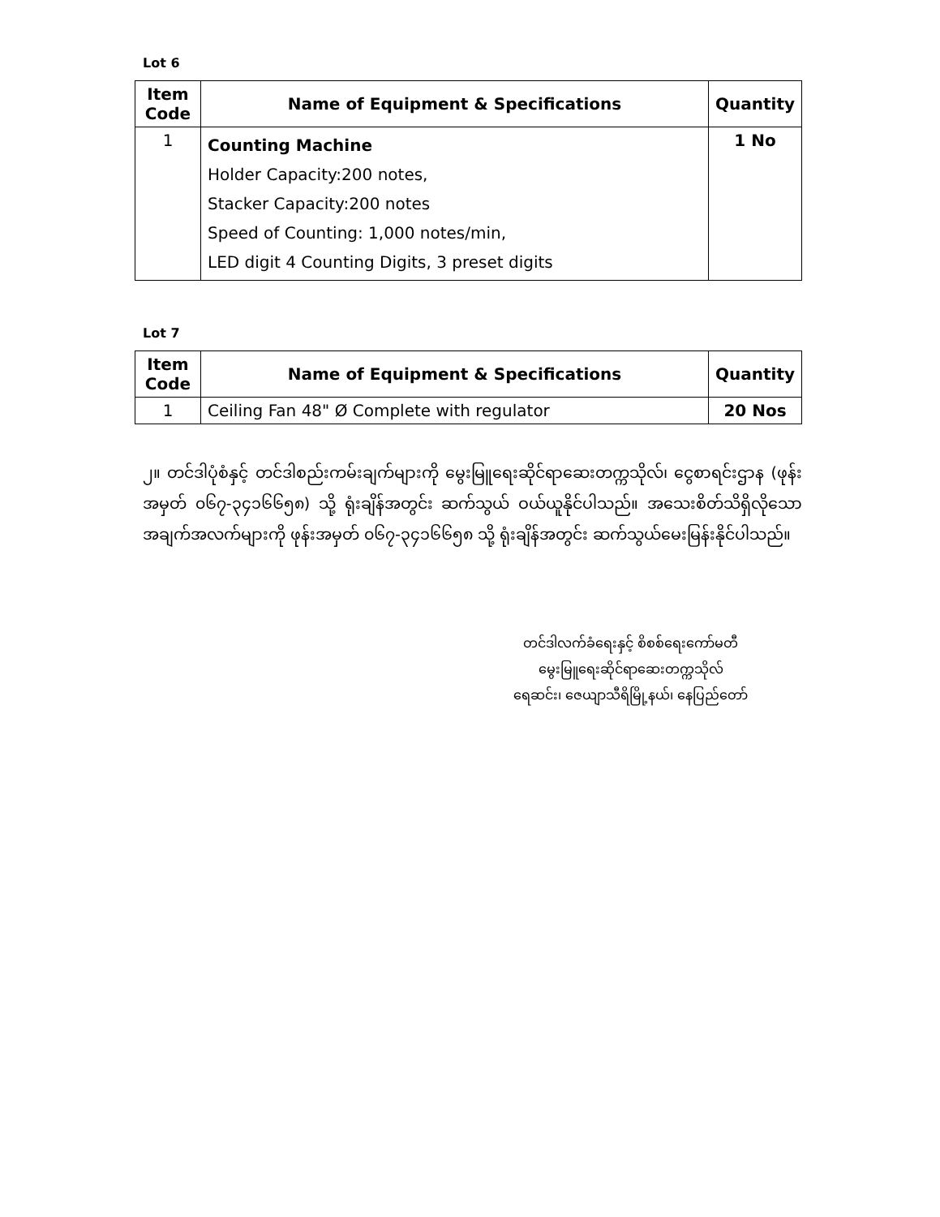Lot 6
| Item Code | Name of Equipment & Specifications | Quantity |
| --- | --- | --- |
| 1 | Counting Machine Holder Capacity:200 notes, Stacker Capacity:200 notes Speed of Counting: 1,000 notes/min, LED digit 4 Counting Digits, 3 preset digits | 1 No |
Lot 7
| Item Code | Name of Equipment & Specifications | Quantity |
| --- | --- | --- |
| 1 | Ceiling Fan 48" Ø Complete with regulator | 20 Nos |
၂။ တင်ဒါပုံစံနှင့် တင်ဒါစည်းကမ်းချက်များကို မွေးမြူရေးဆိုင်ရာဆေးတက္ကသိုလ်၊ ငွေစာရင်းဌာန (ဖုန်းအမှတ် ၀၆၇-၃၄၁၆၆၅၈) သို့ ရုံးချိန်အတွင်း ဆက်သွယ် ဝယ်ယူနိုင်ပါသည်။ အသေးစိတ်သိရှိလိုသော အချက်အလက်များကို ဖုန်းအမှတ် ၀၆၇-၃၄၁၆၆၅၈ သို့ ရုံးချိန်အတွင်း ဆက်သွယ်မေးမြန်းနိုင်ပါသည်။
တင်ဒါလက်ခံရေးနှင့် စိစစ်ရေးကော်မတီ
မွေးမြူရေးဆိုင်ရာဆေးတက္ကသိုလ်
ရေဆင်း၊ ဇေယျာသီရိမြို့နယ်၊ နေပြည်တော်